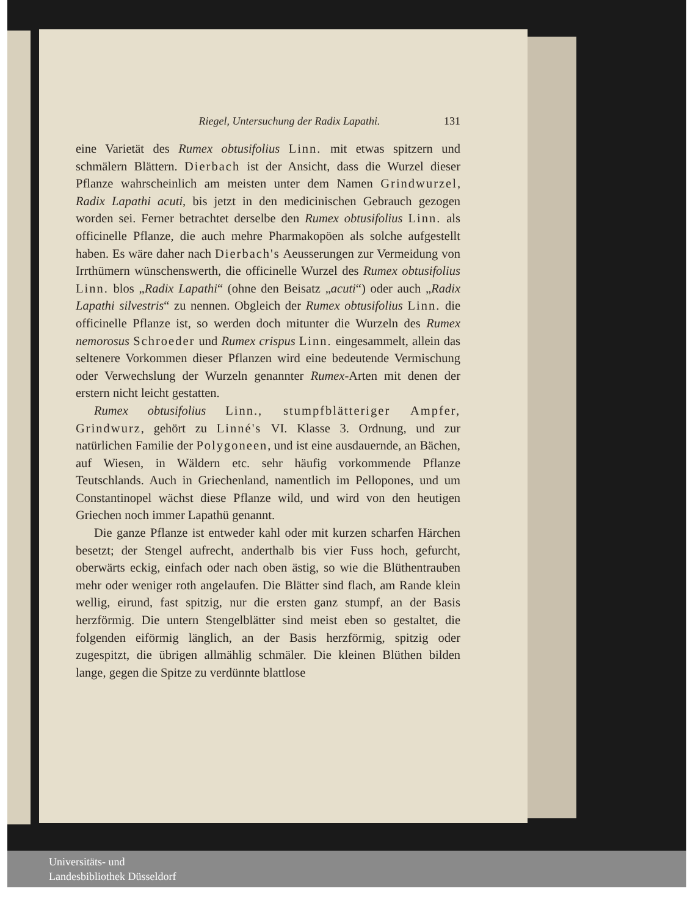Riegel, Untersuchung der Radix Lapathi. 131
eine Varietät des Rumex obtusifolius Linn. mit etwas spitzern und schmälern Blättern. Dierbach ist der Ansicht, dass die Wurzel dieser Pflanze wahrscheinlich am meisten unter dem Namen Grindwurzel, Radix Lapathi acuti, bis jetzt in den medicinischen Gebrauch gezogen worden sei. Ferner betrachtet derselbe den Rumex obtusifolius Linn. als officinelle Pflanze, die auch mehre Pharmakopöen als solche aufgestellt haben. Es wäre daher nach Dierbach's Aeusserungen zur Vermeidung von Irrthümern wünschenswerth, die officinelle Wurzel des Rumex obtusifolius Linn. blos „Radix Lapathi“ (ohne den Beisatz „acuti“) oder auch „Radix Lapathi silvestris“ zu nennen. Obgleich der Rumex obtusifolius Linn. die officinelle Pflanze ist, so werden doch mitunter die Wurzeln des Rumex nemorosus Schroeder und Rumex crispus Linn. eingesammelt, allein das seltenere Vorkommen dieser Pflanzen wird eine bedeutende Vermischung oder Verwechslung der Wurzeln genannter Rumex-Arten mit denen der erstern nicht leicht gestatten.
Rumex obtusifolius Linn., stumpfblätteriger Ampfer, Grindwurz, gehört zu Linné's VI. Klasse 3. Ordnung, und zur natürlichen Familie der Polygoneen, und ist eine ausdauernde, an Bächen, auf Wiesen, in Wäldern etc. sehr häufig vorkommende Pflanze Teutschlands. Auch in Griechenland, namentlich im Pellopones, und um Constantinopel wächst diese Pflanze wild, und wird von den heutigen Griechen noch immer Lapathü genannt.
Die ganze Pflanze ist entweder kahl oder mit kurzen scharfen Härchen besetzt; der Stengel aufrecht, anderthalb bis vier Fuss hoch, gefurcht, oberwärts eckig, einfach oder nach oben ästig, so wie die Blüthentrauben mehr oder weniger roth angelaufen. Die Blätter sind flach, am Rande klein wellig, eirund, fast spitzig, nur die ersten ganz stumpf, an der Basis herzförmig. Die untern Stengelblätter sind meist eben so gestaltet, die folgenden eiförmig länglich, an der Basis herzförmig, spitzig oder zugespitzt, die übrigen allmählig schmäler. Die kleinen Blüthen bilden lange, gegen die Spitze zu verdünnte blattlose
Universitäts- und
Landesbibliothek Düsseldorf